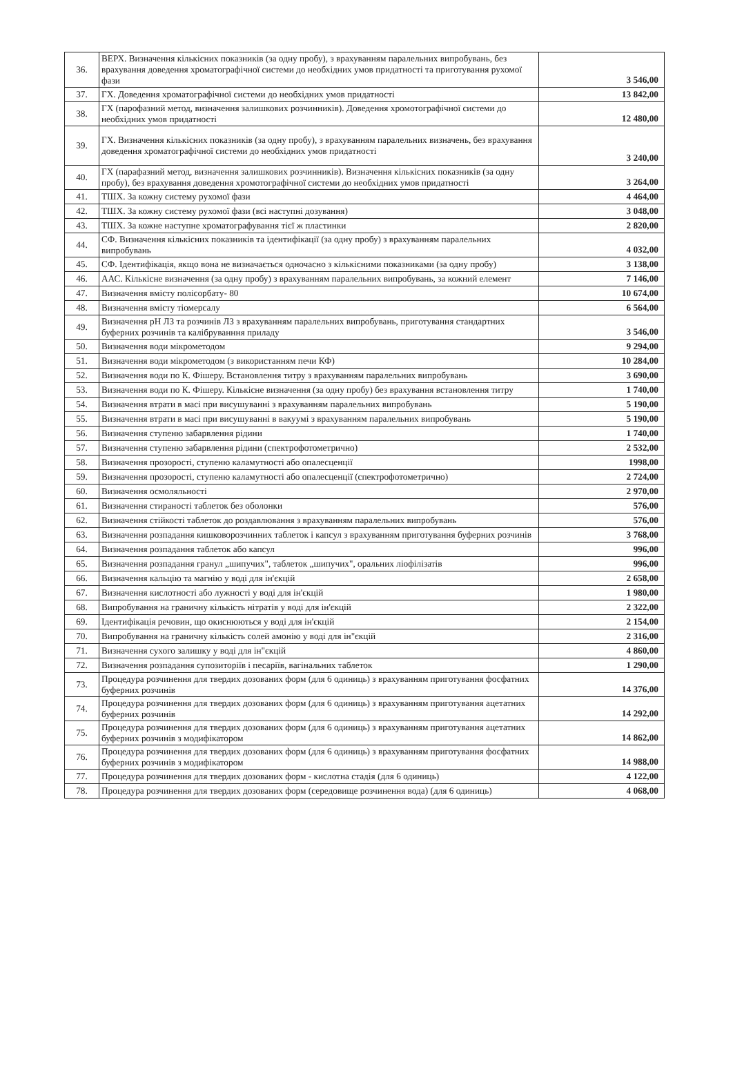| 36. | ВЕРХ. Визначення кількісних показників (за одну пробу), з врахуванням паралельних випробувань, без врахування доведення хроматографічної системи до необхідних умов придатності та приготування рухомої фази | 3 546,00 |
| 37. | ГХ. Доведення хроматографічної системи до необхідних умов придатності | 13 842,00 |
| 38. | ГХ (парофазний метод, визначення залишкових розчинників). Доведення хромотографічної системи до необхідних умов придатності | 12 480,00 |
| 39. | ГХ. Визначення кількісних показників (за одну пробу), з врахуванням паралельних визначень, без врахування доведення хроматографічної системи до необхідних умов придатності | 3 240,00 |
| 40. | ГХ (парафазний метод, визначення залишкових розчинників). Визначення кількісних показників (за одну пробу), без врахування доведення хромотографічної системи до необхідних умов придатності | 3 264,00 |
| 41. | ТШХ. За кожну систему рухомої фази | 4 464,00 |
| 42. | ТШХ. За кожну систему рухомої фази (всі наступні дозування) | 3 048,00 |
| 43. | ТШХ. За кожне наступне хроматографування тієї ж пластинки | 2 820,00 |
| 44. | СФ. Визначення кількісних показників та ідентифікації (за одну пробу) з врахуванням паралельних випробувань | 4 032,00 |
| 45. | СФ. Ідентифікація, якщо вона не визначається одночасно з кількісними показниками (за одну пробу) | 3 138,00 |
| 46. | ААС. Кількісне визначення (за одну пробу) з врахуванням паралельних випробувань, за кожний елемент | 7 146,00 |
| 47. | Визначення вмісту полісорбату- 80 | 10 674,00 |
| 48. | Визначення вмісту тіомерсалу | 6 564,00 |
| 49. | Визначення pH ЛЗ та розчинів ЛЗ з врахуванням паралельних випробувань, приготування стандартних буферних розчинів та калібруванння приладу | 3 546,00 |
| 50. | Визначення води мікрометодом | 9 294,00 |
| 51. | Визначення води мікрометодом (з використанням печи КФ) | 10 284,00 |
| 52. | Визначення води по К. Фішеру. Встановлення титру з врахуванням паралельних випробувань | 3 690,00 |
| 53. | Визначення води по К. Фішеру. Кількісне визначення (за одну пробу) без врахування встановлення титру | 1 740,00 |
| 54. | Визначення втрати в масі при висушуванні з врахуванням паралельних випробувань | 5 190,00 |
| 55. | Визначення втрати в масі при висушуванні в вакуумі з врахуванням паралельних випробувань | 5 190,00 |
| 56. | Визначення ступеню забарвлення рідини | 1 740,00 |
| 57. | Визначення ступеню забарвлення рідини (спектрофотометрично) | 2 532,00 |
| 58. | Визначення прозорості, ступеню каламутності або опалесценції | 1998,00 |
| 59. | Визначення прозорості, ступеню каламутності або опалесценції (спектрофотометрично) | 2 724,00 |
| 60. | Визначення осмоляльності | 2 970,00 |
| 61. | Визначення стираності таблеток без оболонки | 576,00 |
| 62. | Визначення стійкості таблеток до роздавлювання з врахуванням паралельних випробувань | 576,00 |
| 63. | Визначення розпадання кишковорозчинних таблеток і капсул з врахуванням приготування буферних розчинів | 3 768,00 |
| 64. | Визначення розпадання таблеток або капсул | 996,00 |
| 65. | Визначення розпадання гранул „шипучих", таблеток „шипучих", оральних ліофілізатів | 996,00 |
| 66. | Визначення кальцію та магнію у воді для ін'єкцій | 2 658,00 |
| 67. | Визначення кислотності або лужності у воді для ін'єкцій | 1 980,00 |
| 68. | Випробування на граничну кількість нітратів у воді для ін'єкцій | 2 322,00 |
| 69. | Ідентифікація речовин, що окиснюються у воді для ін'єкцій | 2 154,00 |
| 70. | Випробування на граничну кількість солей амонію у воді для ін"єкцій | 2 316,00 |
| 71. | Визначення сухого залишку у воді для ін"єкцій | 4 860,00 |
| 72. | Визначення розпадання супозиторіїв і песаріїв, вагінальних таблеток | 1 290,00 |
| 73. | Процедура розчинення для твердих дозованих форм (для 6 одиниць) з врахуванням приготування фосфатних буферних розчинів | 14 376,00 |
| 74. | Процедура розчинення для твердих дозованих форм (для 6 одиниць) з врахуванням приготування ацетатних буферних розчинів | 14 292,00 |
| 75. | Процедура розчинення для твердих дозованих форм (для 6 одиниць) з врахуванням приготування ацетатних буферних розчинів з модифікатором | 14 862,00 |
| 76. | Процедура розчинення для твердих дозованих форм (для 6 одиниць) з врахуванням приготування фосфатних буферних розчинів з модифікатором | 14 988,00 |
| 77. | Процедура розчинення для твердих дозованих форм - кислотна стадія (для 6 одиниць) | 4 122,00 |
| 78. | Процедура розчинення для твердих дозованих форм (середовище розчинення вода) (для 6 одиниць) | 4 068,00 |